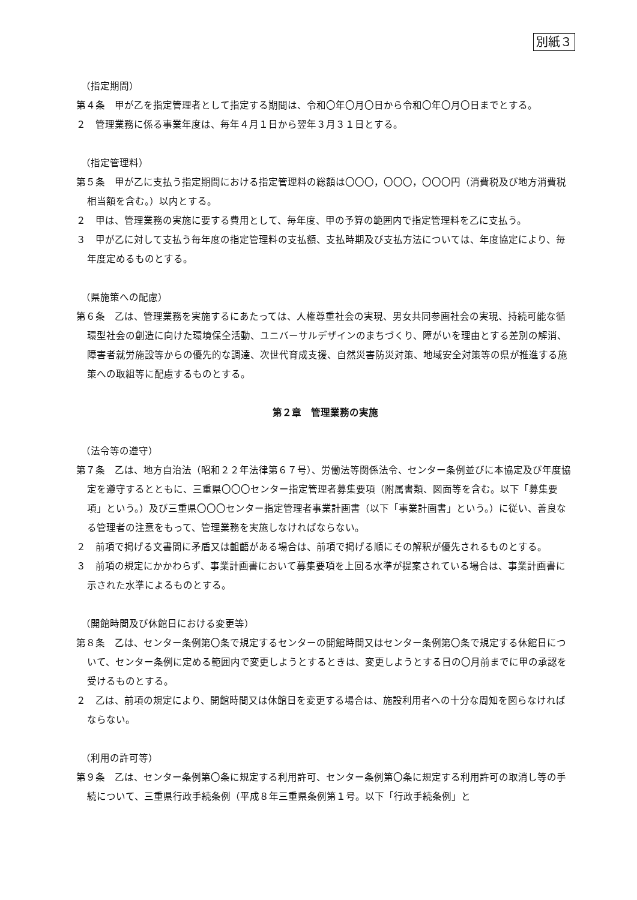別紙３
（指定期間）
第４条　甲が乙を指定管理者として指定する期間は、令和〇年〇月〇日から令和〇年〇月〇日までとする。
２　管理業務に係る事業年度は、毎年４月１日から翌年３月３１日とする。
（指定管理料）
第５条　甲が乙に支払う指定期間における指定管理料の総額は〇〇〇，〇〇〇，〇〇〇円（消費税及び地方消費税相当額を含む。）以内とする。
２　甲は、管理業務の実施に要する費用として、毎年度、甲の予算の範囲内で指定管理料を乙に支払う。
３　甲が乙に対して支払う毎年度の指定管理料の支払額、支払時期及び支払方法については、年度協定により、毎年度定めるものとする。
（県施策への配慮）
第６条　乙は、管理業務を実施するにあたっては、人権尊重社会の実現、男女共同参画社会の実現、持続可能な循環型社会の創造に向けた環境保全活動、ユニバーサルデザインのまちづくり、障がいを理由とする差別の解消、障害者就労施設等からの優先的な調達、次世代育成支援、自然災害防災対策、地域安全対策等の県が推進する施策への取組等に配慮するものとする。
第２章　管理業務の実施
（法令等の遵守）
第７条　乙は、地方自治法（昭和２２年法律第６７号）、労働法等関係法令、センター条例並びに本協定及び年度協定を遵守するとともに、三重県〇〇〇センター指定管理者募集要項（附属書類、図面等を含む。以下「募集要項」という。）及び三重県〇〇〇センター指定管理者事業計画書（以下「事業計画書」という。）に従い、善良なる管理者の注意をもって、管理業務を実施しなければならない。
２　前項で掲げる文書間に矛盾又は齟齬がある場合は、前項で掲げる順にその解釈が優先されるものとする。
３　前項の規定にかかわらず、事業計画書において募集要項を上回る水準が提案されている場合は、事業計画書に示された水準によるものとする。
（開館時間及び休館日における変更等）
第８条　乙は、センター条例第〇条で規定するセンターの開館時間又はセンター条例第〇条で規定する休館日について、センター条例に定める範囲内で変更しようとするときは、変更しようとする日の〇月前までに甲の承認を受けるものとする。
２　乙は、前項の規定により、開館時間又は休館日を変更する場合は、施設利用者への十分な周知を図らなければならない。
（利用の許可等）
第９条　乙は、センター条例第〇条に規定する利用許可、センター条例第〇条に規定する利用許可の取消し等の手続について、三重県行政手続条例（平成８年三重県条例第１号。以下「行政手続条例」と